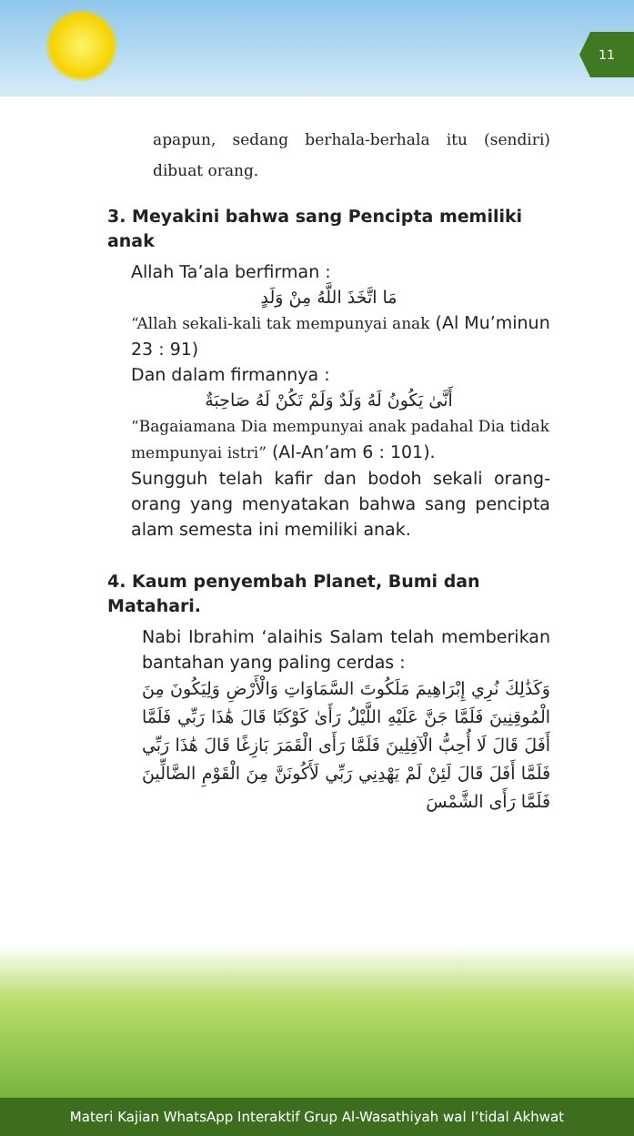11
apapun, sedang berhala-berhala itu (sendiri) dibuat orang.
3. Meyakini bahwa sang Pencipta memiliki anak
Allah Ta’ala berfirman :
مَا اتَّخَذَ اللَّهُ مِنْ وَلَدٍ
“Allah sekali-kali tak mempunyai anak (Al Mu’minun 23 : 91)
Dan dalam firmannya :
أَنَّىٰ يَكُونُ لَهُ وَلَدٌ وَلَمْ تَكُنْ لَهُ صَاحِبَةٌ
“Bagaiamana Dia mempunyai anak padahal Dia tidak mempunyai istri” (Al-An’am 6 : 101).
Sungguh telah kafir dan bodoh sekali orang-orang yang menyatakan bahwa sang pencipta alam semesta ini memiliki anak.
4. Kaum penyembah Planet, Bumi dan Matahari.
Nabi Ibrahim ‘alaihis Salam telah memberikan bantahan yang paling cerdas :
وَكَذَٰلِكَ نُرِي إِبْرَاهِيمَ مَلَكُوتَ السَّمَاوَاتِ وَالْأَرْضِ وَلِيَكُونَ مِنَ الْمُوقِنِينَ فَلَمَّا جَنَّ عَلَيْهِ اللَّيْلُ رَأَىٰ كَوْكَبًا قَالَ هَٰذَا رَبِّي فَلَمَّا أَفَلَ قَالَ لَا أُحِبُّ الْآفِلِينَ فَلَمَّا رَأَى الْقَمَرَ بَازِغًا قَالَ هَٰذَا رَبِّي فَلَمَّا أَفَلَ قَالَ لَئِنْ لَمْ يَهْدِنِي رَبِّي لَأَكُونَنَّ مِنَ الْقَوْمِ الضَّالِّينَ فَلَمَّا رَأَى الشَّمْسَ
Materi Kajian WhatsApp Interaktif Grup Al-Wasathiyah wal I’tidal Akhwat